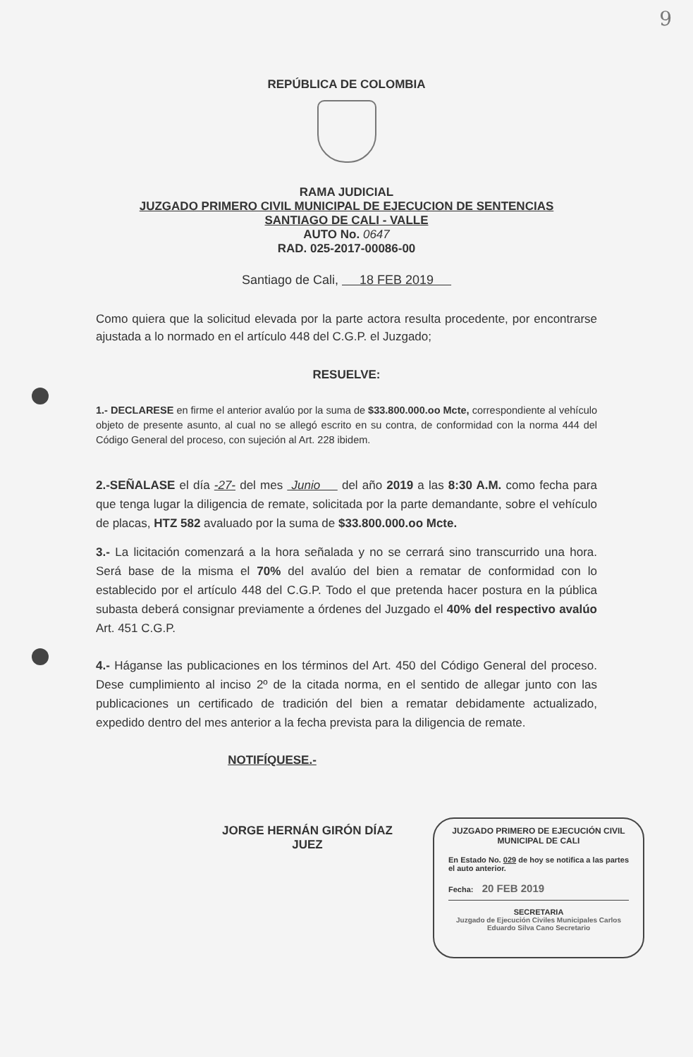9
REPÚBLICA DE COLOMBIA
RAMA JUDICIAL
JUZGADO PRIMERO CIVIL MUNICIPAL DE EJECUCION DE SENTENCIAS
SANTIAGO DE CALI - VALLE
AUTO No. 0647
RAD. 025-2017-00086-00
Santiago de Cali, 18 FEB 2019
Como quiera que la solicitud elevada por la parte actora resulta procedente, por encontrarse ajustada a lo normado en el artículo 448 del C.G.P. el Juzgado;
RESUELVE:
1.- DECLARESE en firme el anterior avalúo por la suma de $33.800.000.oo Mcte, correspondiente al vehículo objeto de presente asunto, al cual no se allegó escrito en su contra, de conformidad con la norma 444 del Código General del proceso, con sujeción al Art. 228 ibidem.
2.-SEÑALASE el día -27- del mes Junio del año 2019 a las 8:30 A.M. como fecha para que tenga lugar la diligencia de remate, solicitada por la parte demandante, sobre el vehículo de placas, HTZ 582 avaluado por la suma de $33.800.000.oo Mcte.
3.- La licitación comenzará a la hora señalada y no se cerrará sino transcurrido una hora. Será base de la misma el 70% del avalúo del bien a rematar de conformidad con lo establecido por el artículo 448 del C.G.P. Todo el que pretenda hacer postura en la pública subasta deberá consignar previamente a órdenes del Juzgado el 40% del respectivo avalúo Art. 451 C.G.P.
4.- Háganse las publicaciones en los términos del Art. 450 del Código General del proceso. Dese cumplimiento al inciso 2º de la citada norma, en el sentido de allegar junto con las publicaciones un certificado de tradición del bien a rematar debidamente actualizado, expedido dentro del mes anterior a la fecha prevista para la diligencia de remate.
NOTIFÍQUESE.-
JORGE HERNÁN GIRÓN DÍAZ
JUEZ
JUZGADO PRIMERO DE EJECUCIÓN CIVIL MUNICIPAL DE CALI
En Estado No. 029 de hoy se notifica a las partes el auto anterior.
Fecha: 20 FEB 2019
SECRETARIA
Juzgado de Ejecución Civiles Municipales Carlos Eduardo Silva Cano Secretario